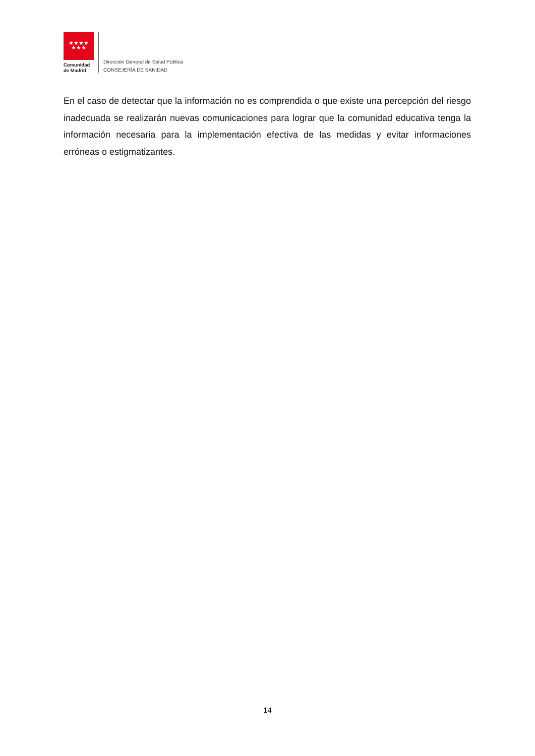★★★★
★★★
Comunidad
de Madrid
Dirección General de Salud Pública
CONSEJERÍA DE SANIDAD
En el caso de detectar que la información no es comprendida o que existe una percepción del riesgo inadecuada se realizarán nuevas comunicaciones para lograr que la comunidad educativa tenga la información necesaria para la implementación efectiva de las medidas y evitar informaciones erróneas o estigmatizantes.
14